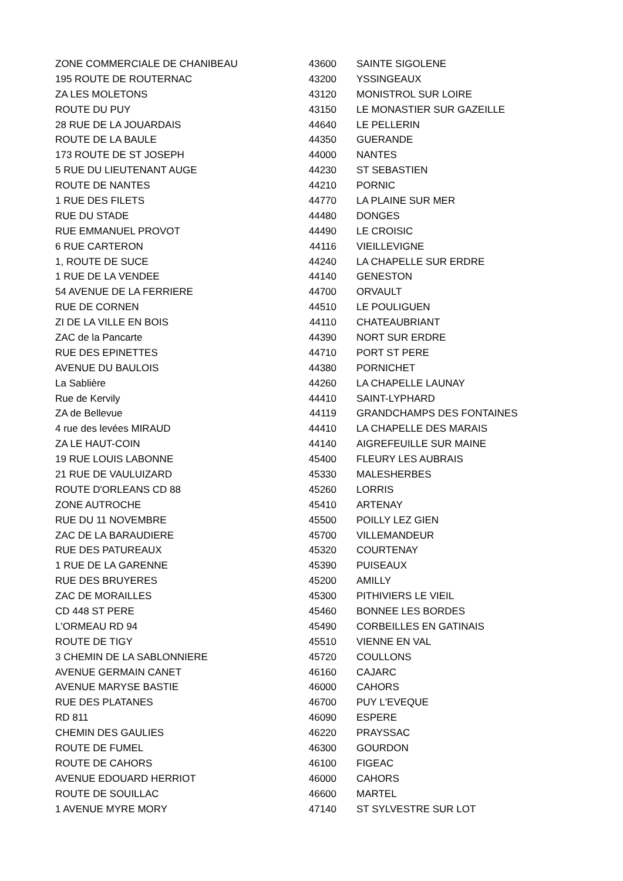| ZONE COMMERCIALE DE CHANIBEAU | 43600 | SAINTE SIGOLENE |
| 195 ROUTE DE ROUTERNAC | 43200 | YSSINGEAUX |
| ZA LES MOLETONS | 43120 | MONISTROL SUR LOIRE |
| ROUTE DU PUY | 43150 | LE MONASTIER SUR GAZEILLE |
| 28 RUE DE LA JOUARDAIS | 44640 | LE PELLERIN |
| ROUTE DE LA BAULE | 44350 | GUERANDE |
| 173 ROUTE DE ST JOSEPH | 44000 | NANTES |
| 5 RUE DU LIEUTENANT AUGE | 44230 | ST SEBASTIEN |
| ROUTE DE NANTES | 44210 | PORNIC |
| 1 RUE DES FILETS | 44770 | LA PLAINE SUR MER |
| RUE DU STADE | 44480 | DONGES |
| RUE EMMANUEL PROVOT | 44490 | LE CROISIC |
| 6 RUE CARTERON | 44116 | VIEILLEVIGNE |
| 1, ROUTE DE SUCE | 44240 | LA CHAPELLE SUR ERDRE |
| 1 RUE DE LA VENDEE | 44140 | GENESTON |
| 54 AVENUE DE LA FERRIERE | 44700 | ORVAULT |
| RUE DE CORNEN | 44510 | LE POULIGUEN |
| ZI DE LA VILLE EN BOIS | 44110 | CHATEAUBRIANT |
| ZAC de la Pancarte | 44390 | NORT SUR ERDRE |
| RUE DES EPINETTES | 44710 | PORT ST PERE |
| AVENUE DU BAULOIS | 44380 | PORNICHET |
| La Sablière | 44260 | LA CHAPELLE LAUNAY |
| Rue de Kervily | 44410 | SAINT-LYPHARD |
| ZA de Bellevue | 44119 | GRANDCHAMPS DES FONTAINES |
| 4 rue des levées MIRAUD | 44410 | LA CHAPELLE DES MARAIS |
| ZA LE HAUT-COIN | 44140 | AIGREFEUILLE SUR MAINE |
| 19 RUE LOUIS LABONNE | 45400 | FLEURY LES AUBRAIS |
| 21 RUE DE VAULUIZARD | 45330 | MALESHERBES |
| ROUTE D'ORLEANS CD 88 | 45260 | LORRIS |
| ZONE AUTROCHE | 45410 | ARTENAY |
| RUE DU 11 NOVEMBRE | 45500 | POILLY LEZ GIEN |
| ZAC DE LA BARAUDIERE | 45700 | VILLEMANDEUR |
| RUE DES PATUREAUX | 45320 | COURTENAY |
| 1 RUE DE LA GARENNE | 45390 | PUISEAUX |
| RUE DES BRUYERES | 45200 | AMILLY |
| ZAC DE MORAILLES | 45300 | PITHIVIERS LE VIEIL |
| CD 448 ST PERE | 45460 | BONNEE LES BORDES |
| L'ORMEAU RD 94 | 45490 | CORBEILLES EN GATINAIS |
| ROUTE DE TIGY | 45510 | VIENNE EN VAL |
| 3 CHEMIN DE LA SABLONNIERE | 45720 | COULLONS |
| AVENUE GERMAIN CANET | 46160 | CAJARC |
| AVENUE MARYSE BASTIE | 46000 | CAHORS |
| RUE DES PLATANES | 46700 | PUY L'EVEQUE |
| RD 811 | 46090 | ESPERE |
| CHEMIN DES GAULIES | 46220 | PRAYSSAC |
| ROUTE DE FUMEL | 46300 | GOURDON |
| ROUTE DE CAHORS | 46100 | FIGEAC |
| AVENUE EDOUARD HERRIOT | 46000 | CAHORS |
| ROUTE DE SOUILLAC | 46600 | MARTEL |
| 1 AVENUE MYRE MORY | 47140 | ST SYLVESTRE SUR LOT |